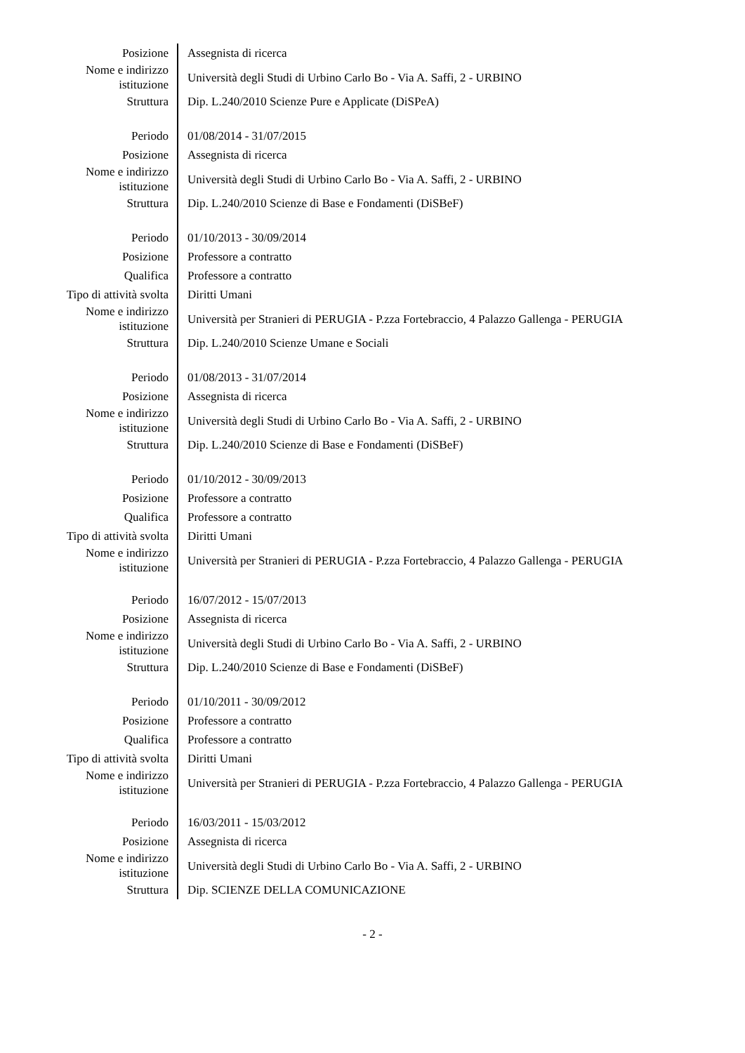| Posizione | Assegnista di ricerca |
| Nome e indirizzo istituzione | Università degli Studi di Urbino Carlo Bo - Via A. Saffi, 2 - URBINO |
| Struttura | Dip. L.240/2010 Scienze Pure e Applicate (DiSPeA) |
| Periodo | 01/08/2014 - 31/07/2015 |
| Posizione | Assegnista di ricerca |
| Nome e indirizzo istituzione | Università degli Studi di Urbino Carlo Bo - Via A. Saffi, 2 - URBINO |
| Struttura | Dip. L.240/2010 Scienze di Base e Fondamenti (DiSBeF) |
| Periodo | 01/10/2013 - 30/09/2014 |
| Posizione | Professore a contratto |
| Qualifica | Professore a contratto |
| Tipo di attività svolta | Diritti Umani |
| Nome e indirizzo istituzione | Università per Stranieri di PERUGIA - P.zza Fortebraccio, 4 Palazzo Gallenga - PERUGIA |
| Struttura | Dip. L.240/2010 Scienze Umane e Sociali |
| Periodo | 01/08/2013 - 31/07/2014 |
| Posizione | Assegnista di ricerca |
| Nome e indirizzo istituzione | Università degli Studi di Urbino Carlo Bo - Via A. Saffi, 2 - URBINO |
| Struttura | Dip. L.240/2010 Scienze di Base e Fondamenti (DiSBeF) |
| Periodo | 01/10/2012 - 30/09/2013 |
| Posizione | Professore a contratto |
| Qualifica | Professore a contratto |
| Tipo di attività svolta | Diritti Umani |
| Nome e indirizzo istituzione | Università per Stranieri di PERUGIA - P.zza Fortebraccio, 4 Palazzo Gallenga - PERUGIA |
| Periodo | 16/07/2012 - 15/07/2013 |
| Posizione | Assegnista di ricerca |
| Nome e indirizzo istituzione | Università degli Studi di Urbino Carlo Bo - Via A. Saffi, 2 - URBINO |
| Struttura | Dip. L.240/2010 Scienze di Base e Fondamenti (DiSBeF) |
| Periodo | 01/10/2011 - 30/09/2012 |
| Posizione | Professore a contratto |
| Qualifica | Professore a contratto |
| Tipo di attività svolta | Diritti Umani |
| Nome e indirizzo istituzione | Università per Stranieri di PERUGIA - P.zza Fortebraccio, 4 Palazzo Gallenga - PERUGIA |
| Periodo | 16/03/2011 - 15/03/2012 |
| Posizione | Assegnista di ricerca |
| Nome e indirizzo istituzione | Università degli Studi di Urbino Carlo Bo - Via A. Saffi, 2 - URBINO |
| Struttura | Dip. SCIENZE DELLA COMUNICAZIONE |
- 2 -